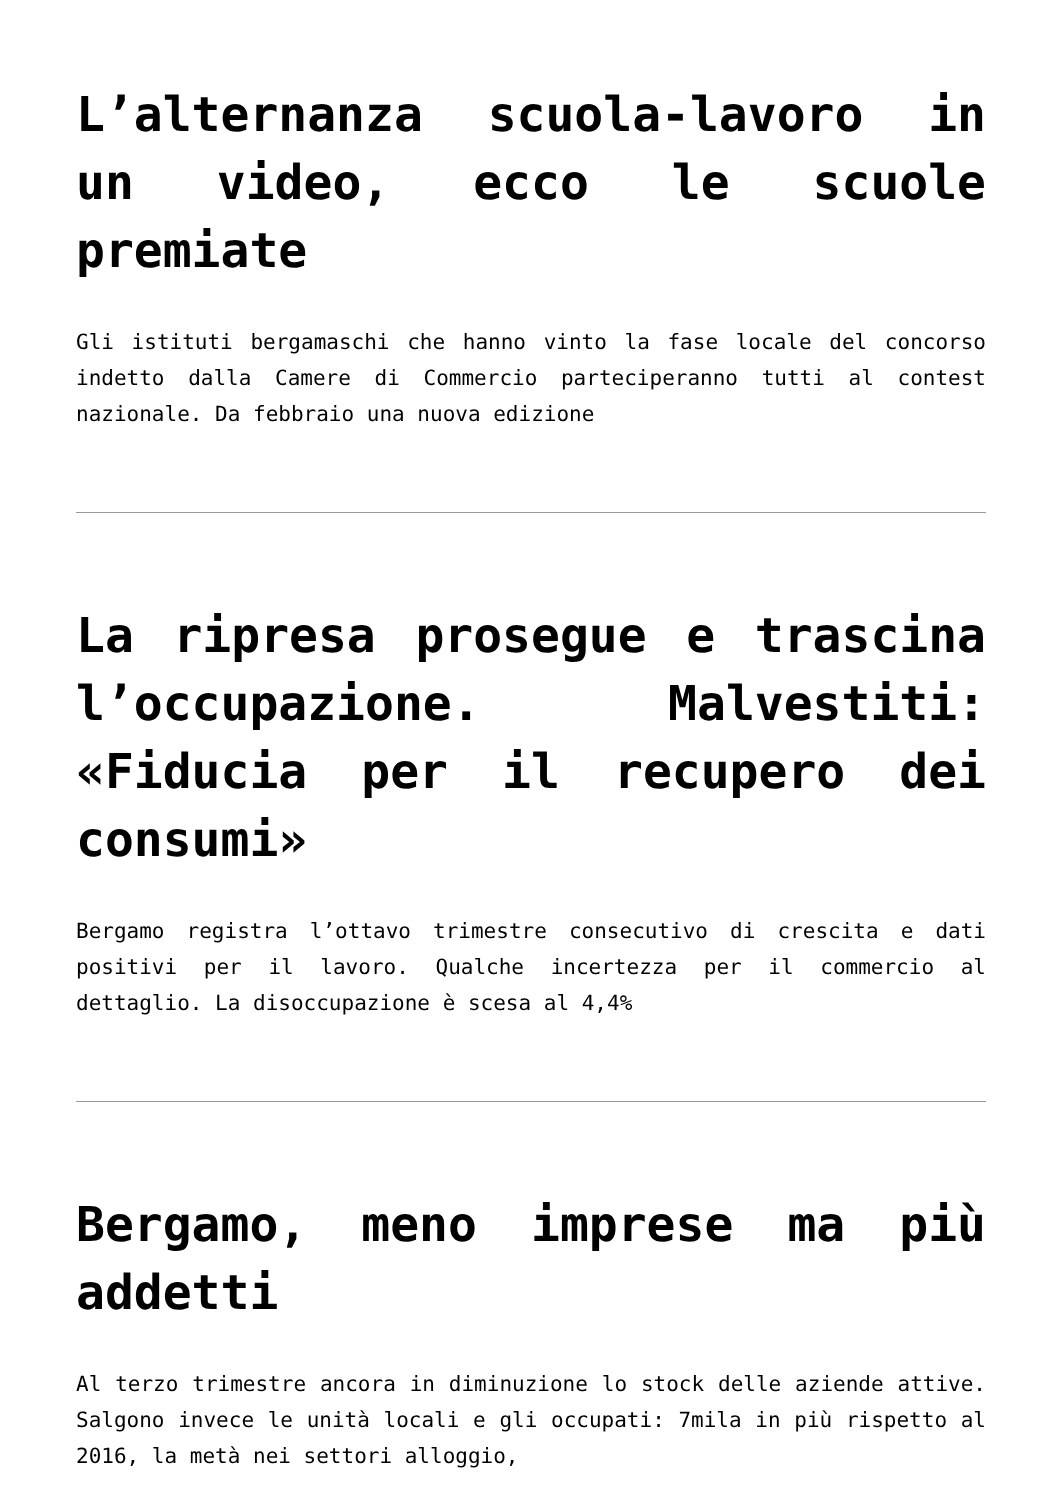L’alternanza scuola-lavoro in un video, ecco le scuole premiate
Gli istituti bergamaschi che hanno vinto la fase locale del concorso indetto dalla Camere di Commercio parteciperanno tutti al contest nazionale. Da febbraio una nuova edizione
La ripresa prosegue e trascina l’occupazione. Malvestiti: «Fiducia per il recupero dei consumi»
Bergamo registra l’ottavo trimestre consecutivo di crescita e dati positivi per il lavoro. Qualche incertezza per il commercio al dettaglio. La disoccupazione è scesa al 4,4%
Bergamo, meno imprese ma più addetti
Al terzo trimestre ancora in diminuzione lo stock delle aziende attive. Salgono invece le unità locali e gli occupati: 7mila in più rispetto al 2016, la metà nei settori alloggio,